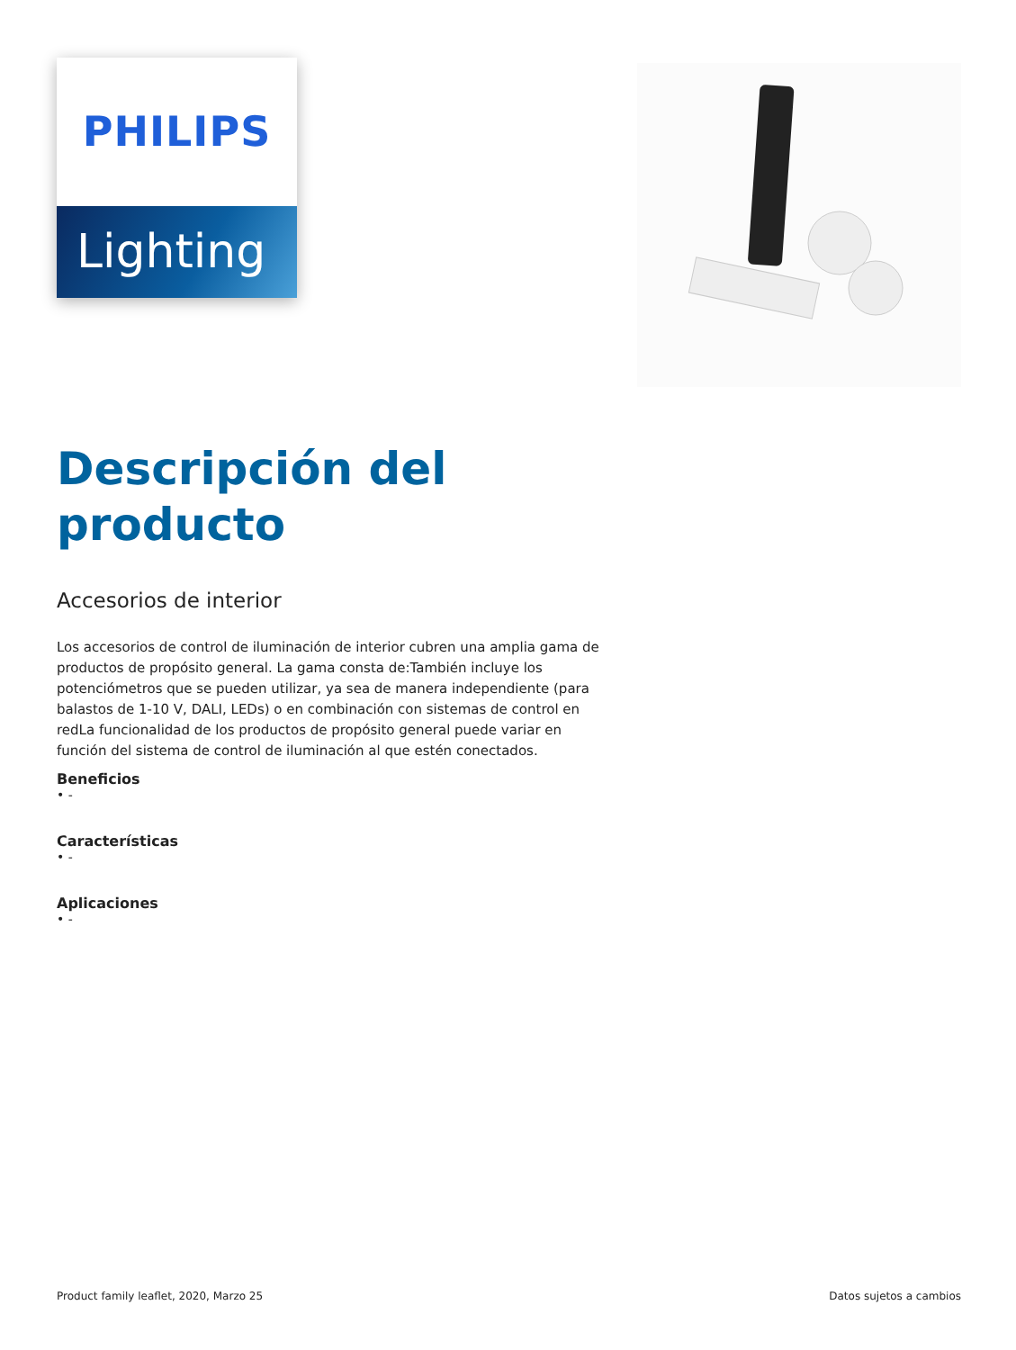PHILIPS
Lighting
Descripción del producto
Accesorios de interior
Los accesorios de control de iluminación de interior cubren una amplia gama de productos de propósito general. La gama consta de:También incluye los potenciómetros que se pueden utilizar, ya sea de manera independiente (para balastos de 1-10 V, DALI, LEDs) o en combinación con sistemas de control en redLa funcionalidad de los productos de propósito general puede variar en función del sistema de control de iluminación al que estén conectados.
Beneficios
• -
Características
• -
Aplicaciones
• -
Product family leaflet, 2020, Marzo 25 Datos sujetos a cambios